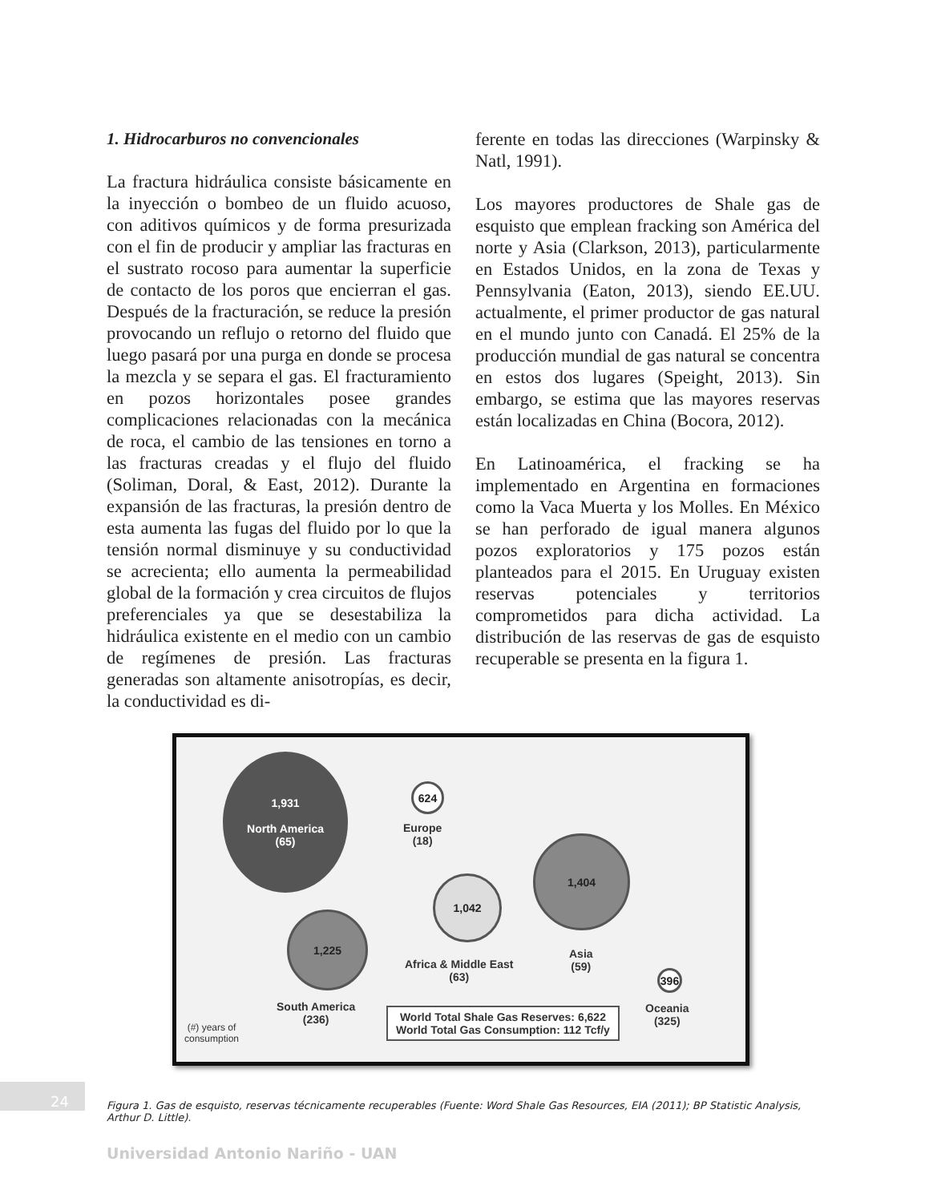1. Hidrocarburos no convencionales
La fractura hidráulica consiste básicamente en la inyección o bombeo de un fluido acuoso, con aditivos químicos y de forma presurizada con el fin de producir y ampliar las fracturas en el sustrato rocoso para aumentar la superficie de contacto de los poros que encierran el gas. Después de la fracturación, se reduce la presión provocando un reflujo o retorno del fluido que luego pasará por una purga en donde se procesa la mezcla y se separa el gas. El fracturamiento en pozos horizontales posee grandes complicaciones relacionadas con la mecánica de roca, el cambio de las tensiones en torno a las fracturas creadas y el flujo del fluido (Soliman, Doral, & East, 2012). Durante la expansión de las fracturas, la presión dentro de esta aumenta las fugas del fluido por lo que la tensión normal disminuye y su conductividad se acrecienta; ello aumenta la permeabilidad global de la formación y crea circuitos de flujos preferenciales ya que se desestabiliza la hidráulica existente en el medio con un cambio de regímenes de presión. Las fracturas generadas son altamente anisotropías, es decir, la conductividad es di-
ferente en todas las direcciones (Warpinsky & Natl, 1991).
Los mayores productores de Shale gas de esquisto que emplean fracking son América del norte y Asia (Clarkson, 2013), particularmente en Estados Unidos, en la zona de Texas y Pennsylvania (Eaton, 2013), siendo EE.UU. actualmente, el primer productor de gas natural en el mundo junto con Canadá. El 25% de la producción mundial de gas natural se concentra en estos dos lugares (Speight, 2013). Sin embargo, se estima que las mayores reservas están localizadas en China (Bocora, 2012).
En Latinoamérica, el fracking se ha implementado en Argentina en formaciones como la Vaca Muerta y los Molles. En México se han perforado de igual manera algunos pozos exploratorios y 175 pozos están planteados para el 2015. En Uruguay existen reservas potenciales y territorios comprometidos para dicha actividad. La distribución de las reservas de gas de esquisto recuperable se presenta en la figura 1.
1,931
North America
(65)
624
Europe
(18)
1,042
Africa & Middle East
(63)
1,404
Asia
(59)
1,225
South America
(236)
396
Oceania
(325)
(#) years of
consumption
World Total Shale Gas Reserves: 6,622
World Total Gas Consumption: 112 Tcf/y
24
Figura 1. Gas de esquisto, reservas técnicamente recuperables (Fuente: Word Shale Gas Resources, EIA (2011); BP Statistic Analysis, Arthur D. Little).
Universidad Antonio Nariño - UAN